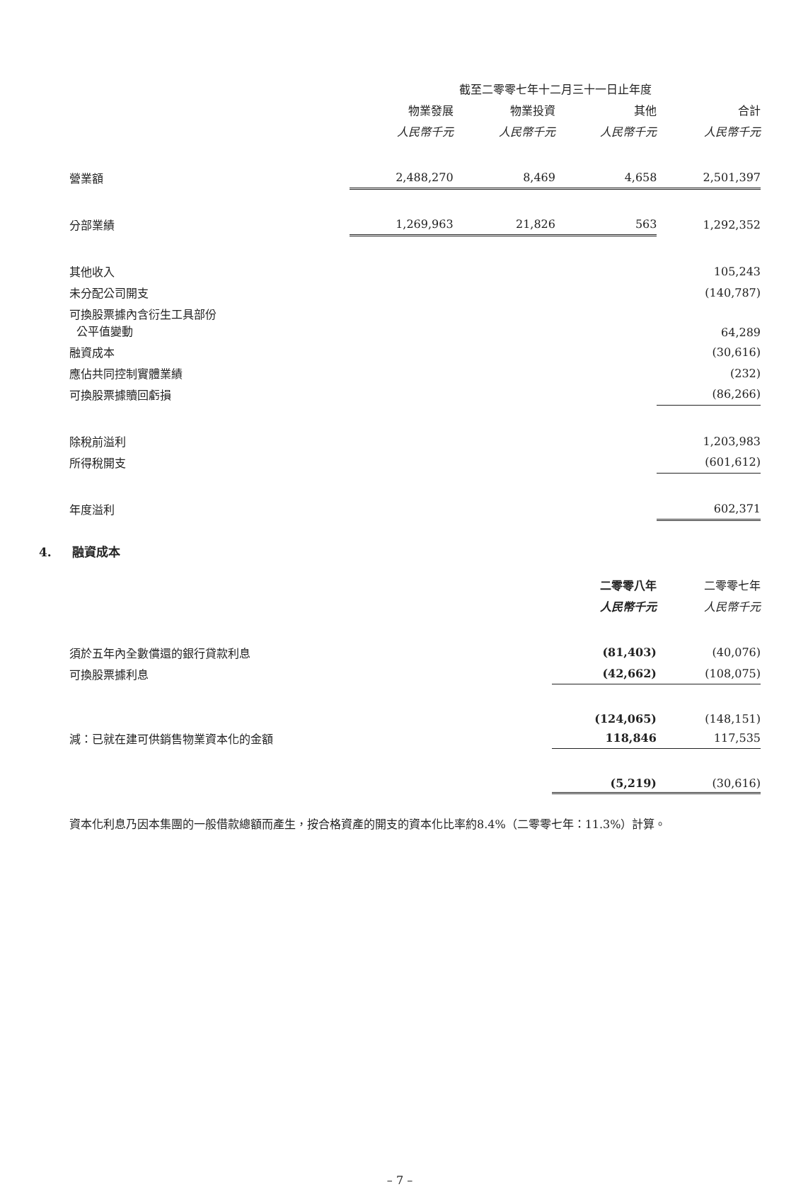| | 截至二零零七年十二月三十一日止年度 | | | |
| --- | --- | --- | --- | --- |
| | 物業發展 | 物業投資 | 其他 | 合計 |
| | 人民幣千元 | 人民幣千元 | 人民幣千元 | 人民幣千元 |
| 營業額 | 2,488,270 | 8,469 | 4,658 | 2,501,397 |
| 分部業績 | 1,269,963 | 21,826 | 563 | 1,292,352 |
| 其他收入 | | | | 105,243 |
| 未分配公司開支 | | | | (140,787) |
| 可換股票據內含衍生工具部份 公平值變動 | | | | 64,289 |
| 融資成本 | | | | (30,616) |
| 應佔共同控制實體業績 | | | | (232) |
| 可換股票據贖回虧損 | | | | (86,266) |
| 除稅前溢利 | | | | 1,203,983 |
| 所得稅開支 | | | | (601,612) |
| 年度溢利 | | | | 602,371 |
4. 融資成本
| | 二零零八年 | 二零零七年 |
| --- | --- | --- |
| | 人民幣千元 | 人民幣千元 |
| 須於五年內全數償還的銀行貸款利息 | (81,403) | (40,076) |
| 可換股票據利息 | (42,662) | (108,075) |
| | (124,065) | (148,151) |
| 減：已就在建可供銷售物業資本化的金額 | 118,846 | 117,535 |
| | (5,219) | (30,616) |
資本化利息乃因本集團的一般借款總額而產生，按合格資產的開支的資本化比率約8.4%（二零零七年：11.3%）計算。
– 7 –